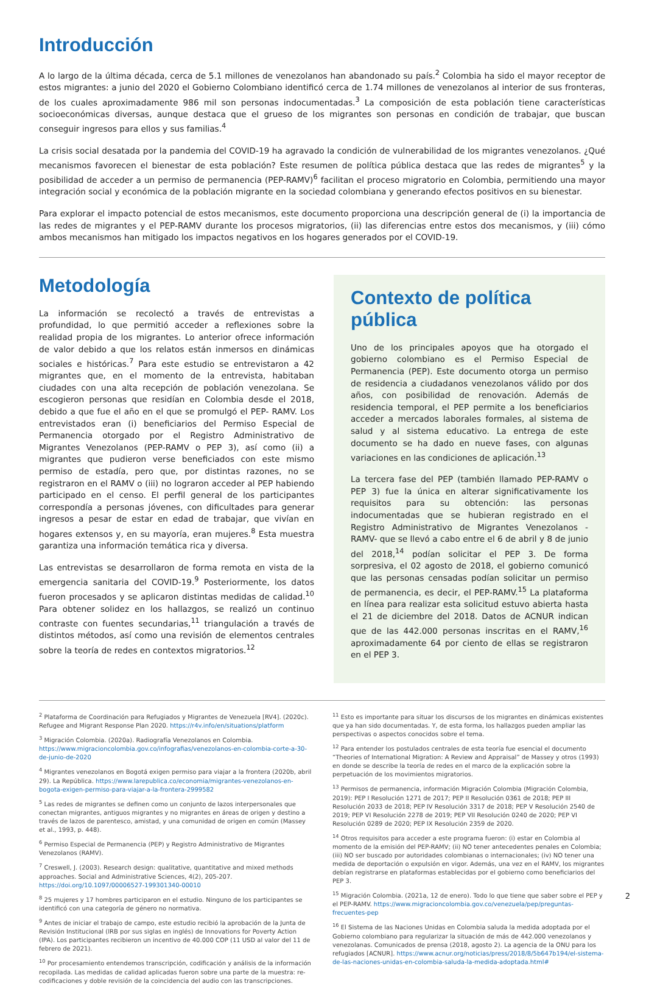Introducción
A lo largo de la última década, cerca de 5.1 millones de venezolanos han abandonado su país.<sup>2</sup> Colombia ha sido el mayor receptor de estos migrantes: a junio del 2020 el Gobierno Colombiano identificó cerca de 1.74 millones de venezolanos al interior de sus fronteras, de los cuales aproximadamente 986 mil son personas indocumentadas.<sup>3</sup> La composición de esta población tiene características socioeconómicas diversas, aunque destaca que el grueso de los migrantes son personas en condición de trabajar, que buscan conseguir ingresos para ellos y sus familias.<sup>4</sup>
La crisis social desatada por la pandemia del COVID-19 ha agravado la condición de vulnerabilidad de los migrantes venezolanos. ¿Qué mecanismos favorecen el bienestar de esta población? Este resumen de política pública destaca que las redes de migrantes<sup>5</sup> y la posibilidad de acceder a un permiso de permanencia (PEP-RAMV)<sup>6</sup> facilitan el proceso migratorio en Colombia, permitiendo una mayor integración social y económica de la población migrante en la sociedad colombiana y generando efectos positivos en su bienestar.
Para explorar el impacto potencial de estos mecanismos, este documento proporciona una descripción general de (i) la importancia de las redes de migrantes y el PEP-RAMV durante los procesos migratorios, (ii) las diferencias entre estos dos mecanismos, y (iii) cómo ambos mecanismos han mitigado los impactos negativos en los hogares generados por el COVID-19.
Metodología
La información se recolectó a través de entrevistas a profundidad, lo que permitió acceder a reflexiones sobre la realidad propia de los migrantes. Lo anterior ofrece información de valor debido a que los relatos están inmersos en dinámicas sociales e históricas.<sup>7</sup> Para este estudio se entrevistaron a 42 migrantes que, en el momento de la entrevista, habitaban ciudades con una alta recepción de población venezolana. Se escogieron personas que residían en Colombia desde el 2018, debido a que fue el año en el que se promulgó el PEP- RAMV. Los entrevistados eran (i) beneficiarios del Permiso Especial de Permanencia otorgado por el Registro Administrativo de Migrantes Venezolanos (PEP-RAMV o PEP 3), así como (ii) a migrantes que pudieron verse beneficiados con este mismo permiso de estadía, pero que, por distintas razones, no se registraron en el RAMV o (iii) no lograron acceder al PEP habiendo participado en el censo. El perfil general de los participantes correspondía a personas jóvenes, con dificultades para generar ingresos a pesar de estar en edad de trabajar, que vivían en hogares extensos y, en su mayoría, eran mujeres.<sup>8</sup> Esta muestra garantiza una información temática rica y diversa.
Las entrevistas se desarrollaron de forma remota en vista de la emergencia sanitaria del COVID-19.<sup>9</sup> Posteriormente, los datos fueron procesados y se aplicaron distintas medidas de calidad.<sup>10</sup> Para obtener solidez en los hallazgos, se realizó un continuo contraste con fuentes secundarias,<sup>11</sup> triangulación a través de distintos métodos, así como una revisión de elementos centrales sobre la teoría de redes en contextos migratorios.<sup>12</sup>
Contexto de política pública
Uno de los principales apoyos que ha otorgado el gobierno colombiano es el Permiso Especial de Permanencia (PEP). Este documento otorga un permiso de residencia a ciudadanos venezolanos válido por dos años, con posibilidad de renovación. Además de residencia temporal, el PEP permite a los beneficiarios acceder a mercados laborales formales, al sistema de salud y al sistema educativo. La entrega de este documento se ha dado en nueve fases, con algunas variaciones en las condiciones de aplicación.<sup>13</sup>
La tercera fase del PEP (también llamado PEP-RAMV o PEP 3) fue la única en alterar significativamente los requisitos para su obtención: las personas indocumentadas que se hubieran registrado en el Registro Administrativo de Migrantes Venezolanos -RAMV- que se llevó a cabo entre el 6 de abril y 8 de junio del 2018,<sup>14</sup> podían solicitar el PEP 3. De forma sorpresiva, el 02 agosto de 2018, el gobierno comunicó que las personas censadas podían solicitar un permiso de permanencia, es decir, el PEP-RAMV.<sup>15</sup> La plataforma en línea para realizar esta solicitud estuvo abierta hasta el 21 de diciembre del 2018. Datos de ACNUR indican que de las 442.000 personas inscritas en el RAMV,<sup>16</sup> aproximadamente 64 por ciento de ellas se registraron en el PEP 3.
<sup>2</sup> Plataforma de Coordinación para Refugiados y Migrantes de Venezuela [RV4]. (2020c). Refugee and Migrant Response Plan 2020. https://r4v.info/en/situations/platform
<sup>3</sup> Migración Colombia. (2020a). Radiografía Venezolanos en Colombia. https://www.migracioncolombia.gov.co/infografias/venezolanos-en-colombia-corte-a-30-de-junio-de-2020
<sup>4</sup> Migrantes venezolanos en Bogotá exigen permiso para viajar a la frontera (2020b, abril 29). La República. https://www.larepublica.co/economia/migrantes-venezolanos-en-bogota-exigen-permiso-para-viajar-a-la-frontera-2999582
<sup>5</sup> Las redes de migrantes se definen como un conjunto de lazos interpersonales que conectan migrantes, antiguos migrantes y no migrantes en áreas de origen y destino a través de lazos de parentesco, amistad, y una comunidad de origen en común (Massey et al., 1993, p. 448).
<sup>6</sup> Permiso Especial de Permanencia (PEP) y Registro Administrativo de Migrantes Venezolanos (RAMV).
<sup>7</sup> Creswell, J. (2003). Research design: qualitative, quantitative and mixed methods approaches. Social and Administrative Sciences, 4(2), 205-207. https://doi.org/10.1097/00006527-199301340-00010
<sup>8</sup> 25 mujeres y 17 hombres participaron en el estudio. Ninguno de los participantes se identificó con una categoría de género no normativa.
<sup>9</sup> Antes de iniciar el trabajo de campo, este estudio recibió la aprobación de la Junta de Revisión Institucional (IRB por sus siglas en inglés) de Innovations for Poverty Action (IPA). Los participantes recibieron un incentivo de 40.000 COP (11 USD al valor del 11 de febrero de 2021).
<sup>10</sup> Por procesamiento entendemos transcripción, codificación y análisis de la información recopilada. Las medidas de calidad aplicadas fueron sobre una parte de la muestra: re-codificaciones y doble revisión de la coincidencia del audio con las transcripciones.
<sup>11</sup> Esto es importante para situar los discursos de los migrantes en dinámicas existentes que ya han sido documentadas. Y, de esta forma, los hallazgos pueden ampliar las perspectivas o aspectos conocidos sobre el tema.
<sup>12</sup> Para entender los postulados centrales de esta teoría fue esencial el documento “Theories of International Migration: A Review and Appraisal” de Massey y otros (1993) en donde se describe la teoría de redes en el marco de la explicación sobre la perpetuación de los movimientos migratorios.
<sup>13</sup> Permisos de permanencia, información Migración Colombia (Migración Colombia, 2019): PEP I Resolución 1271 de 2017; PEP II Resolución 0361 de 2018; PEP III Resolución 2033 de 2018; PEP IV Resolución 3317 de 2018; PEP V Resolución 2540 de 2019; PEP VI Resolución 2278 de 2019; PEP VII Resolución 0240 de 2020; PEP VI Resolución 0289 de 2020; PEP IX Resolución 2359 de 2020.
<sup>14</sup> Otros requisitos para acceder a este programa fueron: (i) estar en Colombia al momento de la emisión del PEP-RAMV; (ii) NO tener antecedentes penales en Colombia; (iii) NO ser buscado por autoridades colombianas o internacionales; (iv) NO tener una medida de deportación o expulsión en vigor. Además, una vez en el RAMV, los migrantes debían registrarse en plataformas establecidas por el gobierno como beneficiarios del PEP 3.
<sup>15</sup> Migración Colombia. (2021a, 12 de enero). Todo lo que tiene que saber sobre el PEP y el PEP-RAMV. https://www.migracioncolombia.gov.co/venezuela/pep/preguntas-frecuentes-pep
<sup>16</sup> El Sistema de las Naciones Unidas en Colombia saluda la medida adoptada por el Gobierno colombiano para regularizar la situación de más de 442.000 venezolanos y venezolanas. Comunicados de prensa (2018, agosto 2). La agencia de la ONU para los refugiados [ACNUR]. https://www.acnur.org/noticias/press/2018/8/5b647b194/el-sistema-de-las-naciones-unidas-en-colombia-saluda-la-medida-adoptada.html#
2